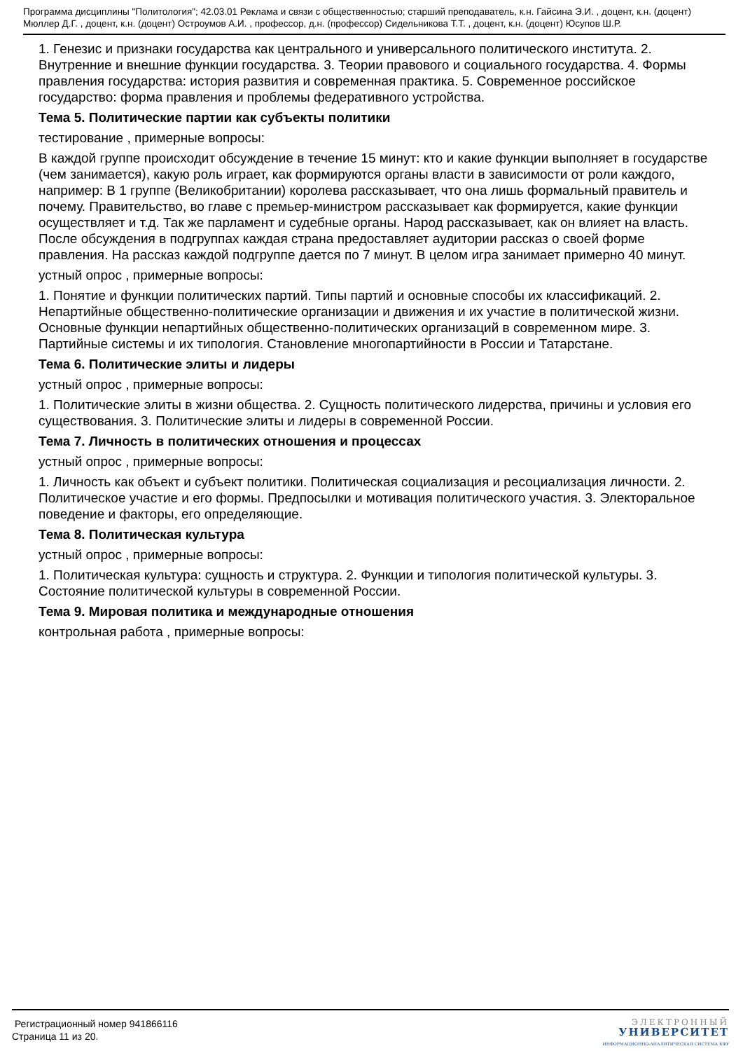Программа дисциплины "Политология"; 42.03.01 Реклама и связи с общественностью; старший преподаватель, к.н. Гайсина Э.И. , доцент, к.н. (доцент) Мюллер Д.Г. , доцент, к.н. (доцент) Остроумов А.И. , профессор, д.н. (профессор) Сидельникова Т.Т. , доцент, к.н. (доцент) Юсупов Ш.Р.
1. Генезис и признаки государства как центрального и универсального политического института. 2. Внутренние и внешние функции государства. 3. Теории правового и социального государства. 4. Формы правления государства: история развития и современная практика. 5. Современное российское государство: форма правления и проблемы федеративного устройства.
Тема 5. Политические партии как субъекты политики
тестирование , примерные вопросы:
В каждой группе происходит обсуждение в течение 15 минут: кто и какие функции выполняет в государстве (чем занимается), какую роль играет, как формируются органы власти в зависимости от роли каждого, например: В 1 группе (Великобритании) королева рассказывает, что она лишь формальный правитель и почему. Правительство, во главе с премьер-министром рассказывает как формируется, какие функции осуществляет и т.д. Так же парламент и судебные органы. Народ рассказывает, как он влияет на власть. После обсуждения в подгруппах каждая страна предоставляет аудитории рассказ о своей форме правления. На рассказ каждой подгруппе дается по 7 минут. В целом игра занимает примерно 40 минут.
устный опрос , примерные вопросы:
1. Понятие и функции политических партий. Типы партий и основные способы их классификаций. 2. Непартийные общественно-политические организации и движения и их участие в политической жизни. Основные функции непартийных общественно-политических организаций в современном мире. 3. Партийные системы и их типология. Становление многопартийности в России и Татарстане.
Тема 6. Политические элиты и лидеры
устный опрос , примерные вопросы:
1. Политические элиты в жизни общества. 2. Сущность политического лидерства, причины и условия его существования. 3. Политические элиты и лидеры в современной России.
Тема 7. Личность в политических отношения и процессах
устный опрос , примерные вопросы:
1. Личность как объект и субъект политики. Политическая социализация и ресоциализация личности. 2. Политическое участие и его формы. Предпосылки и мотивация политического участия. 3. Электоральное поведение и факторы, его определяющие.
Тема 8. Политическая культура
устный опрос , примерные вопросы:
1. Политическая культура: сущность и структура. 2. Функции и типология политической культуры. 3. Состояние политической культуры в современной России.
Тема 9. Мировая политика и международные отношения
контрольная работа , примерные вопросы:
Регистрационный номер 941866116
Страница 11 из 20.
ЭЛЕКТРОННЫЙ
УНИВЕРСИТЕТ
ИНФОРМАЦИОННО-АНАЛИТИЧЕСКАЯ СИСТЕМА КФУ